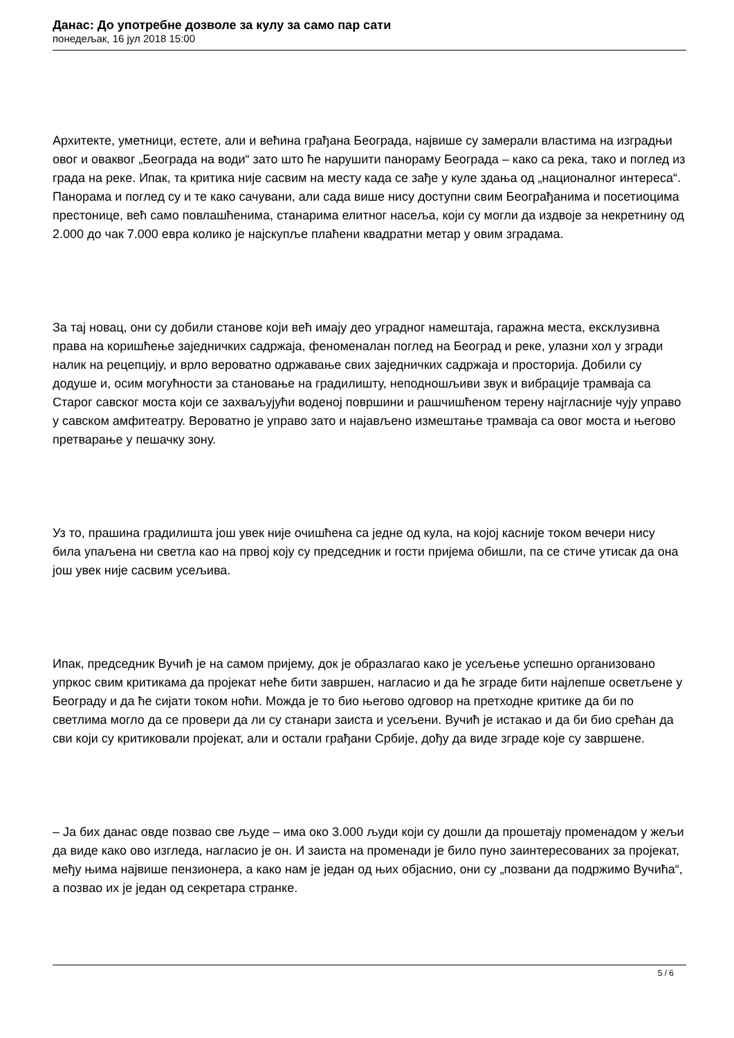Данас: До употребне дозволе за кулу за само пар сати
понедељак, 16 јул 2018 15:00
Архитекте, уметници, естете, али и већина грађана Београда, највише су замерали властима на изградњи овог и оваквог „Београда на води“ зато што ће нарушити панораму Београда – како са река, тако и поглед из града на реке. Ипак, та критика није сасвим на месту када се зађе у куле здања од „националног интереса“. Панорама и поглед су и те како сачувани, али сада више нису доступни свим Београђанима и посетиоцима престонице, већ само повлашћенима, станарима елитног насеља, који су могли да издвоје за некретнину од 2.000 до чак 7.000 евра колико је најскупље плаћени квадратни метар у овим зградама.
За тај новац, они су добили станове који већ имају део уградног намештаја, гаражна места, ексклузивна права на коришћење заједничких садржаја, феноменалан поглед на Београд и реке, улазни хол у згради налик на рецепцију, и врло вероватно одржавање свих заједничких садржаја и просторија. Добили су додуше и, осим могућности за становање на градилишту, неподношљиви звук и вибрације трамваја са Старог савског моста који се захваљујући воденој површини и рашчишћеном терену најгласније чују управо у савском амфитеатру. Вероватно је управо зато и најављено измештање трамваја са овог моста и његово претварање у пешачку зону.
Уз то, прашина градилишта још увек није очишћена са једне од кула, на којој касније током вечери нису била упаљена ни светла као на првој коју су председник и гости пријема обишли, па се стиче утисак да она још увек није сасвим усељива.
Ипак, председник Вучић је на самом пријему, док је образлагао како је усељење успешно организовано упркос свим критикама да пројекат неће бити завршен, нагласио и да ће зграде бити најлепше осветљене у Београду и да ће сијати током ноћи. Можда је то био његово одговор на претходне критике да би по светлима могло да се провери да ли су станари заиста и усељени. Вучић је истакао и да би био срећан да сви који су критиковали пројекат, али и остали грађани Србије, дођу да виде зграде које су завршене.
– Ја бих данас овде позвао све људе – има око 3.000 људи који су дошли да прошетају променадом у жељи да виде како ово изгледа, нагласио је он. И заиста на променади је било пуно заинтересованих за пројекат, међу њима највише пензионера, а како нам је један од њих објаснио, они су „позвани да подржимо Вучића“, а позвао их је један од секретара странке.
5 / 6